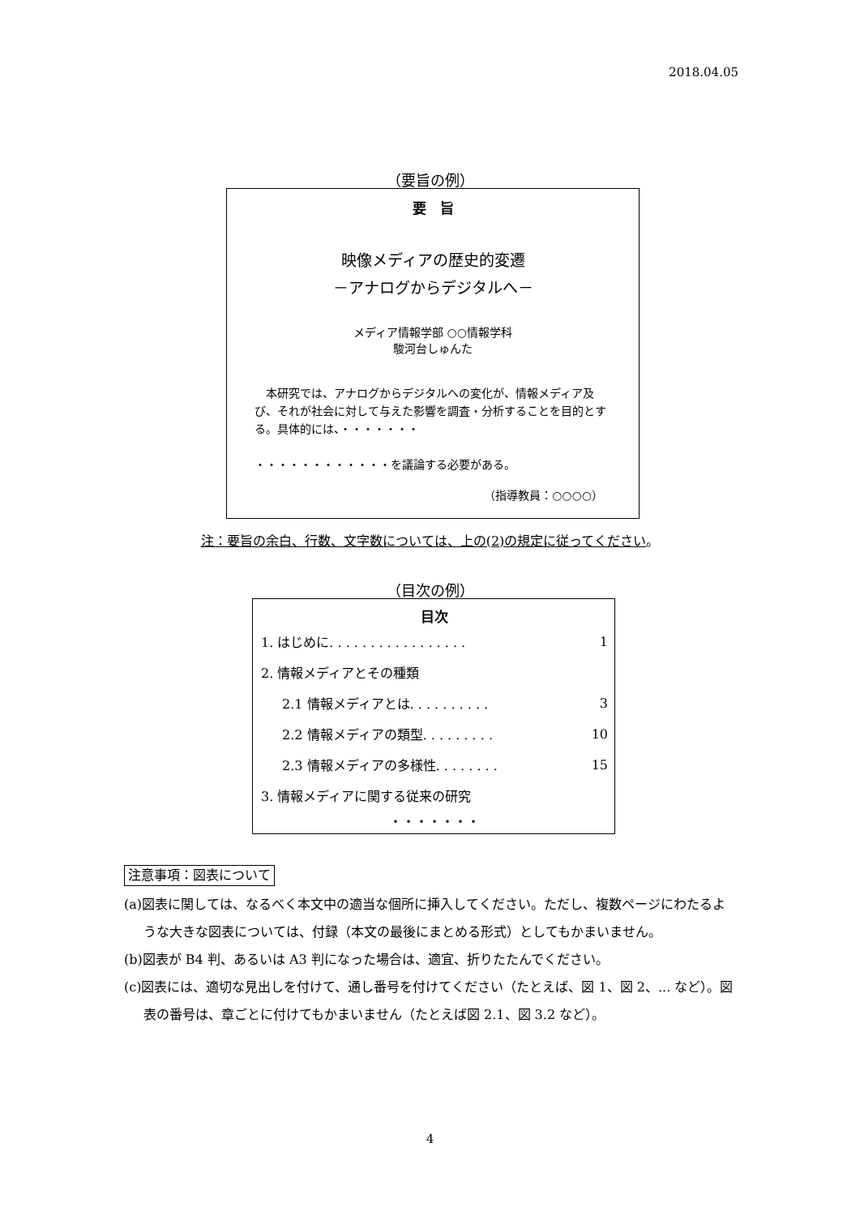2018.04.05
（要旨の例）
要　旨
映像メディアの歴史的変遷
－アナログからデジタルへ－
メディア情報学部 ○○情報学科
駿河台しゅんた
　本研究では、アナログからデジタルへの変化が、情報メディア及び、それが社会に対して与えた影響を調査・分析することを目的とする。具体的には、・・・・・・・
・・・・・・・・・・・・を議論する必要がある。
（指導教員：○○○○）
注：要旨の余白、行数、文字数については、上の(2)の規定に従ってください。
（目次の例）
目次
| 1. はじめに. . . . . . . . . . . . . . . . . | 1 |
| 2. 情報メディアとその種類 | |
| 2.1 情報メディアとは. . . . . . . . . . | 3 |
| 2.2 情報メディアの類型. . . . . . . . . | 10 |
| 2.3 情報メディアの多様性. . . . . . . . | 15 |
| 3. 情報メディアに関する従来の研究 | |
| ・・・・・・・ | |
注意事項：図表について
(a)図表に関しては、なるべく本文中の適当な個所に挿入してください。ただし、複数ページにわたるような大きな図表については、付録（本文の最後にまとめる形式）としてもかまいません。
(b)図表が B4 判、あるいは A3 判になった場合は、適宜、折りたたんでください。
(c)図表には、適切な見出しを付けて、通し番号を付けてください（たとえば、図 1、図 2、... など）。図表の番号は、章ごとに付けてもかまいません（たとえば図 2.1、図 3.2 など）。
4